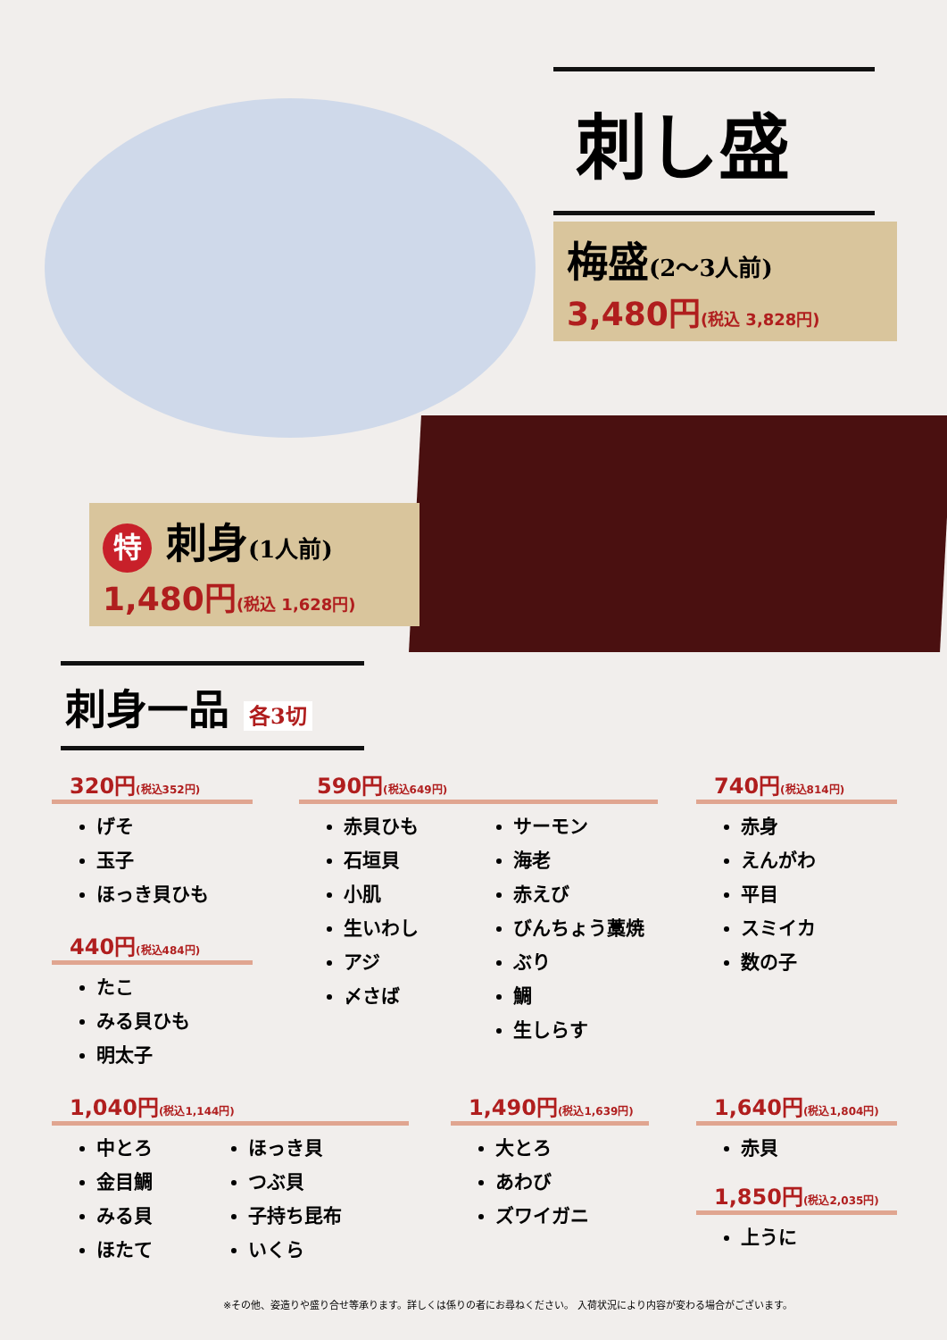刺し盛
梅盛(2〜3人前)
3,480円(税込 3,828円)
特 刺身(1人前)
1,480円(税込 1,628円)
刺身一品 各3切
320円(税込352円)
げそ
玉子
ほっき貝ひも
440円(税込484円)
たこ
みる貝ひも
明太子
590円(税込649円)
赤貝ひも
石垣貝
小肌
生いわし
アジ
〆さば
サーモン
海老
赤えび
びんちょう藁焼
ぶり
鯛
生しらす
740円(税込814円)
赤身
えんがわ
平目
スミイカ
数の子
1,040円(税込1,144円)
中とろ
金目鯛
みる貝
ほたて
ほっき貝
つぶ貝
子持ち昆布
いくら
1,490円(税込1,639円)
大とろ
あわび
ズワイガニ
1,640円(税込1,804円)
赤貝
1,850円(税込2,035円)
上うに
※その他、姿造りや盛り合せ等承ります。詳しくは係りの者にお尋ねください。 入荷状況により内容が変わる場合がございます。